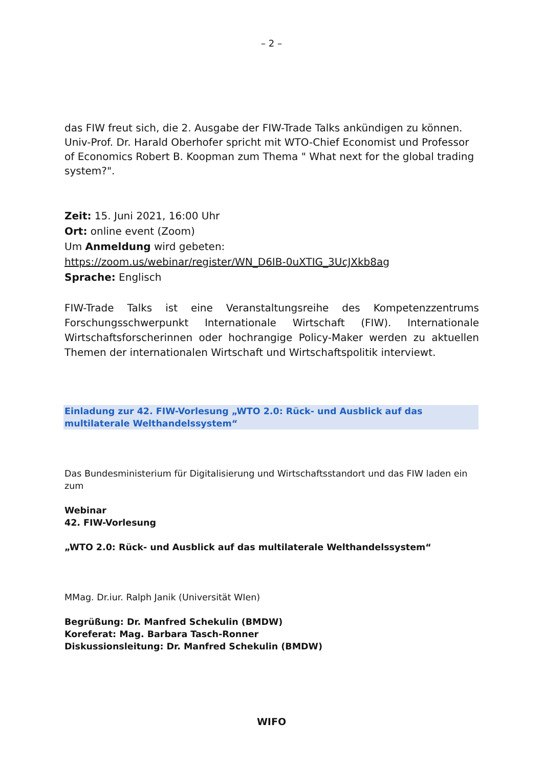– 2 –
das FIW freut sich, die 2. Ausgabe der FIW-Trade Talks ankündigen zu können. Univ-Prof. Dr. Harald Oberhofer spricht mit WTO-Chief Economist und Professor of Economics Robert B. Koopman zum Thema " What next for the global trading system?".
Zeit: 15. Juni 2021, 16:00 Uhr
Ort: online event (Zoom)
Um Anmeldung wird gebeten:
https://zoom.us/webinar/register/WN_D6IB-0uXTIG_3UcJXkb8ag
Sprache: Englisch
FIW-Trade Talks ist eine Veranstaltungsreihe des Kompetenzzentrums Forschungsschwerpunkt Internationale Wirtschaft (FIW). Internationale Wirtschaftsforscherinnen oder hochrangige Policy-Maker werden zu aktuellen Themen der internationalen Wirtschaft und Wirtschaftspolitik interviewt.
Einladung zur 42. FIW-Vorlesung „WTO 2.0: Rück- und Ausblick auf das multilaterale Welthandelssystem“
Das Bundesministerium für Digitalisierung und Wirtschaftsstandort und das FIW laden ein zum
Webinar
42. FIW-Vorlesung
„WTO 2.0: Rück- und Ausblick auf das multilaterale Welthandelssystem“
MMag. Dr.iur. Ralph Janik (Universität WIen)
Begrüßung: Dr. Manfred Schekulin (BMDW)
Koreferat: Mag. Barbara Tasch-Ronner
Diskussionsleitung: Dr. Manfred Schekulin (BMDW)
WIFO